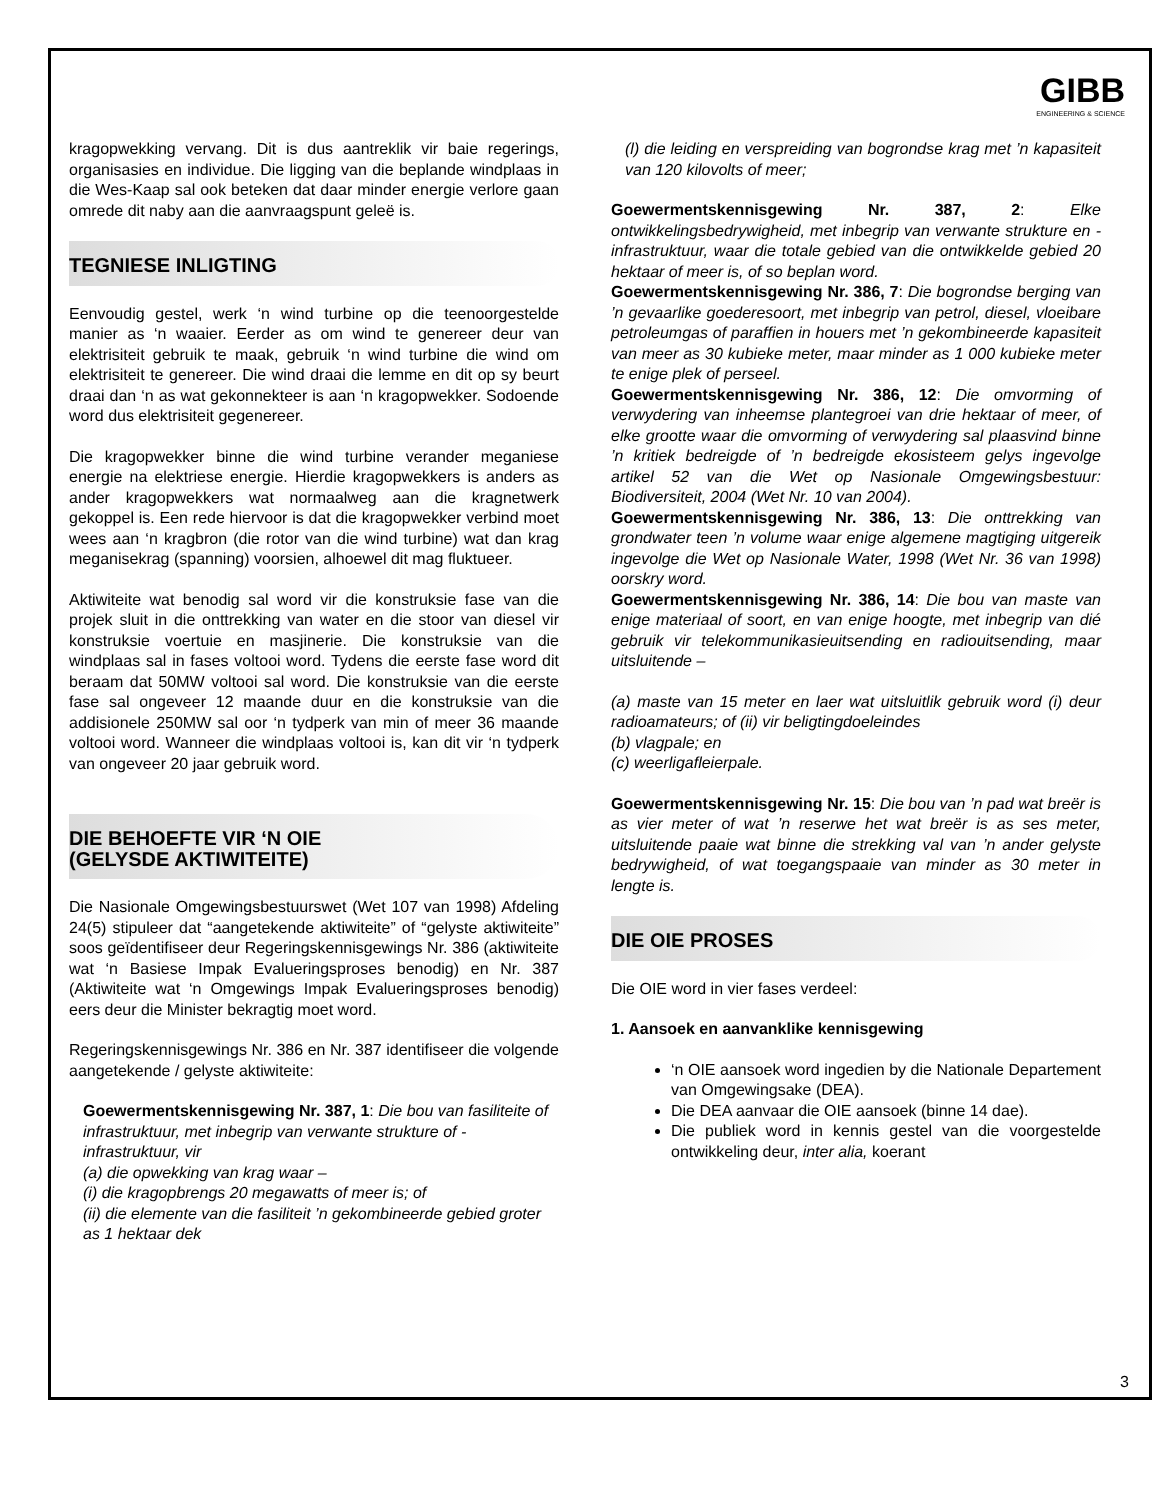GIBB
ENGINEERING & SCIENCE
kragopwekking vervang. Dit is dus aantreklik vir baie regerings, organisasies en individue. Die ligging van die beplande windplaas in die Wes-Kaap sal ook beteken dat daar minder energie verlore gaan omrede dit naby aan die aanvraagspunt geleë is.
TEGNIESE INLIGTING
Eenvoudig gestel, werk ‘n wind turbine op die teenoorgestelde manier as ‘n waaier. Eerder as om wind te genereer deur van elektrisiteit gebruik te maak, gebruik ‘n wind turbine die wind om elektrisiteit te genereer. Die wind draai die lemme en dit op sy beurt draai dan ‘n as wat gekonnekteer is aan ‘n kragopwekker. Sodoende word dus elektrisiteit gegenereer.
Die kragopwekker binne die wind turbine verander meganiese energie na elektriese energie. Hierdie kragopwekkers is anders as ander kragopwekkers wat normaalweg aan die kragnetwerk gekoppel is. Een rede hiervoor is dat die kragopwekker verbind moet wees aan ‘n kragbron (die rotor van die wind turbine) wat dan krag meganisekrag (spanning) voorsien, alhoewel dit mag fluktueer.
Aktiwiteite wat benodig sal word vir die konstruksie fase van die projek sluit in die onttrekking van water en die stoor van diesel vir konstruksie voertuie en masjinerie. Die konstruksie van die windplaas sal in fases voltooi word. Tydens die eerste fase word dit beraam dat 50MW voltooi sal word. Die konstruksie van die eerste fase sal ongeveer 12 maande duur en die konstruksie van die addisionele 250MW sal oor ‘n tydperk van min of meer 36 maande voltooi word. Wanneer die windplaas voltooi is, kan dit vir ‘n tydperk van ongeveer 20 jaar gebruik word.
DIE BEHOEFTE VIR ‘N OIE
(GELYSDE AKTIWITEITE)
Die Nasionale Omgewingsbestuurswet (Wet 107 van 1998) Afdeling 24(5) stipuleer dat “aangetekende aktiwiteite” of “gelyste aktiwiteite” soos geïdentifiseer deur Regeringskennisgewings Nr. 386 (aktiwiteite wat ‘n Basiese Impak Evalueringsproses benodig) en Nr. 387 (Aktiwiteite wat ‘n Omgewings Impak Evalueringsproses benodig) eers deur die Minister bekragtig moet word.
Regeringskennisgewings Nr. 386 en Nr. 387 identifiseer die volgende aangetekende / gelyste aktiwiteite:
Goewermentskennisgewing Nr. 387, 1: Die bou van fasiliteite of infrastruktuur, met inbegrip van verwante strukture of -infrastruktuur, vir
(a) die opwekking van krag waar –
(i) die kragopbrengs 20 megawatts of meer is; of
(ii) die elemente van die fasiliteit ’n gekombineerde gebied groter as 1 hektaar dek
(l) die leiding en verspreiding van bogrondse krag met ’n kapasiteit van 120 kilovolts of meer;
Goewermentskennisgewing Nr. 387, 2: Elke ontwikkelingsbedrywigheid, met inbegrip van verwante strukture en -infrastruktuur, waar die totale gebied van die ontwikkelde gebied 20 hektaar of meer is, of so beplan word.
Goewermentskennisgewing Nr. 386, 7: Die bogrondse berging van ’n gevaarlike goederesoort, met inbegrip van petrol, diesel, vloeibare petroleumgas of paraffien in houers met ’n gekombineerde kapasiteit van meer as 30 kubieke meter, maar minder as 1 000 kubieke meter te enige plek of perseel.
Goewermentskennisgewing Nr. 386, 12: Die omvorming of verwydering van inheemse plantegroei van drie hektaar of meer, of elke grootte waar die omvorming of verwydering sal plaasvind binne ’n kritiek bedreigde of ’n bedreigde ekosisteem gelys ingevolge artikel 52 van die Wet op Nasionale Omgewingsbestuur: Biodiversiteit, 2004 (Wet Nr. 10 van 2004).
Goewermentskennisgewing Nr. 386, 13: Die onttrekking van grondwater teen ’n volume waar enige algemene magtiging uitgereik ingevolge die Wet op Nasionale Water, 1998 (Wet Nr. 36 van 1998) oorskry word.
Goewermentskennisgewing Nr. 386, 14: Die bou van maste van enige materiaal of soort, en van enige hoogte, met inbegrip van dié gebruik vir telekommunikasieuitsending en radiouitsending, maar uitsluitende –
(a) maste van 15 meter en laer wat uitsluitlik gebruik word (i) deur radioamateurs; of (ii) vir beligtingdoeleindes
(b) vlagpale; en
(c) weerligafleierpale.
Goewermentskennisgewing Nr. 15: Die bou van ’n pad wat breër is as vier meter of wat ’n reserwe het wat breër is as ses meter, uitsluitende paaie wat binne die strekking val van ’n ander gelyste bedrywigheid, of wat toegangspaaie van minder as 30 meter in lengte is.
DIE OIE PROSES
Die OIE word in vier fases verdeel:
1. Aansoek en aanvanklike kennisgewing
‘n OIE aansoek word ingedien by die Nationale Departement van Omgewingsake (DEA).
Die DEA aanvaar die OIE aansoek (binne 14 dae).
Die publiek word in kennis gestel van die voorgestelde ontwikkeling deur, inter alia, koerant
3